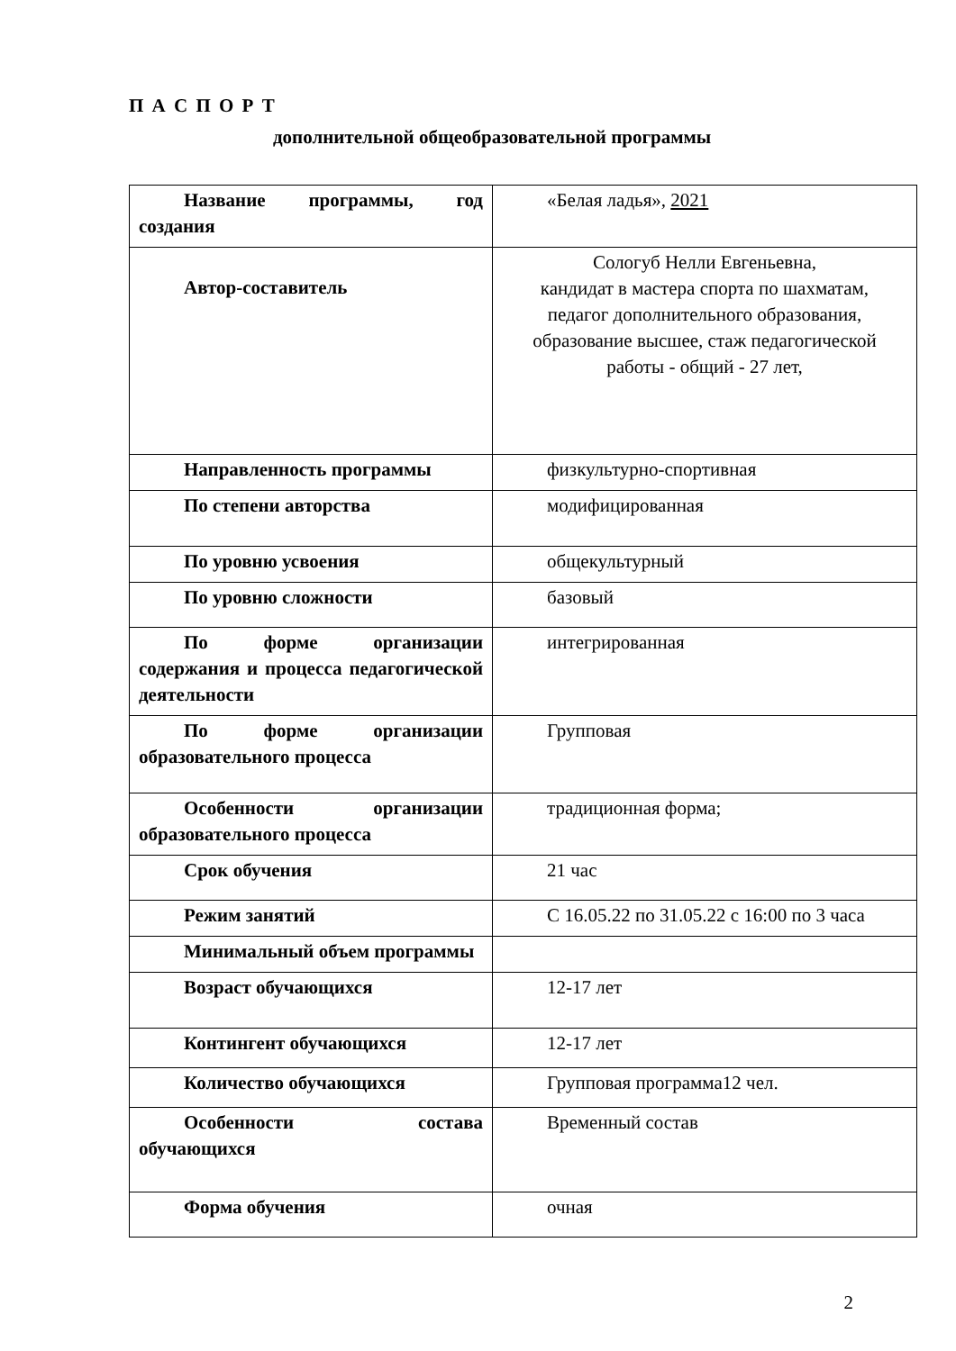П А С П О Р Т
дополнительной общеобразовательной программы
| Название программы, год создания | «Белая ладья», 2021 |
| Автор-составитель | Сологуб Нелли Евгеньевна, кандидат в мастера спорта по шахматам, педагог дополнительного образования, образование высшее, стаж педагогической работы - общий - 27 лет, |
| Направленность программы | физкультурно-спортивная |
| По степени авторства | модифицированная |
| По уровню усвоения | общекультурный |
| По уровню сложности | базовый |
| По форме организации содержания и процесса педагогической деятельности | интегрированная |
| По форме организации образовательного процесса | Групповая |
| Особенности организации образовательного процесса | традиционная форма; |
| Срок обучения | 21 час |
| Режим занятий | С 16.05.22 по 31.05.22 с 16:00 по 3 часа |
| Минимальный объем программы | |
| Возраст обучающихся | 12-17 лет |
| Контингент обучающихся | 12-17 лет |
| Количество обучающихся | Групповая программа12 чел. |
| Особенности состава обучающихся | Временный состав |
| Форма обучения | очная |
2